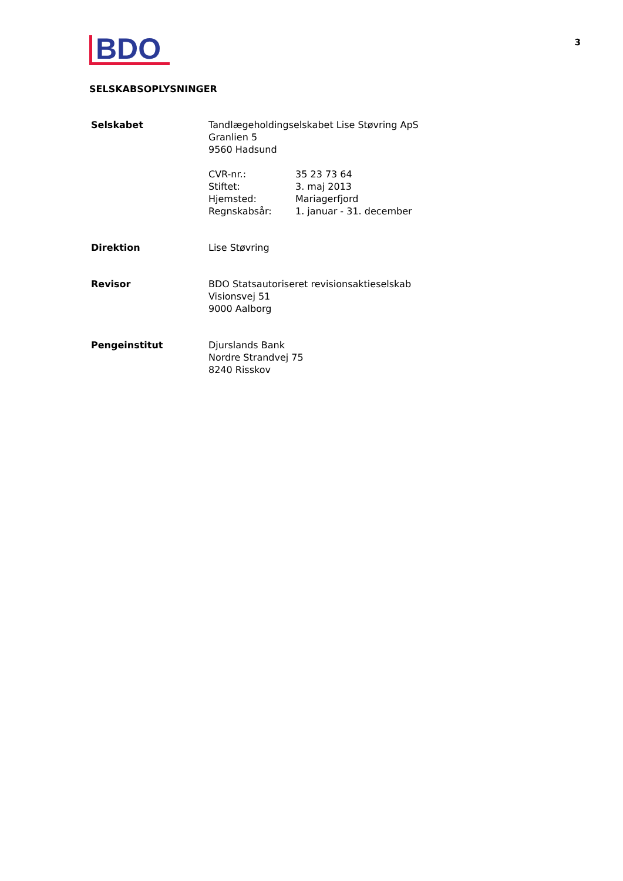BDO
3
SELSKABSOPLYSNINGER
| Selskabet | Tandlægeholdingselskabet Lise Støvring ApS Granlien 5 9560 Hadsund / CVR-nr.: / 35 23 73 64 / / Stiftet: / 3. maj 2013 / / Hjemsted: / Mariagerfjord / / Regnskabsår: / 1. januar - 31. december / |
| Direktion | Lise Støvring |
| Revisor | BDO Statsautoriseret revisionsaktieselskab Visionsvej 51 9000 Aalborg |
| Pengeinstitut | Djurslands Bank Nordre Strandvej 75 8240 Risskov |